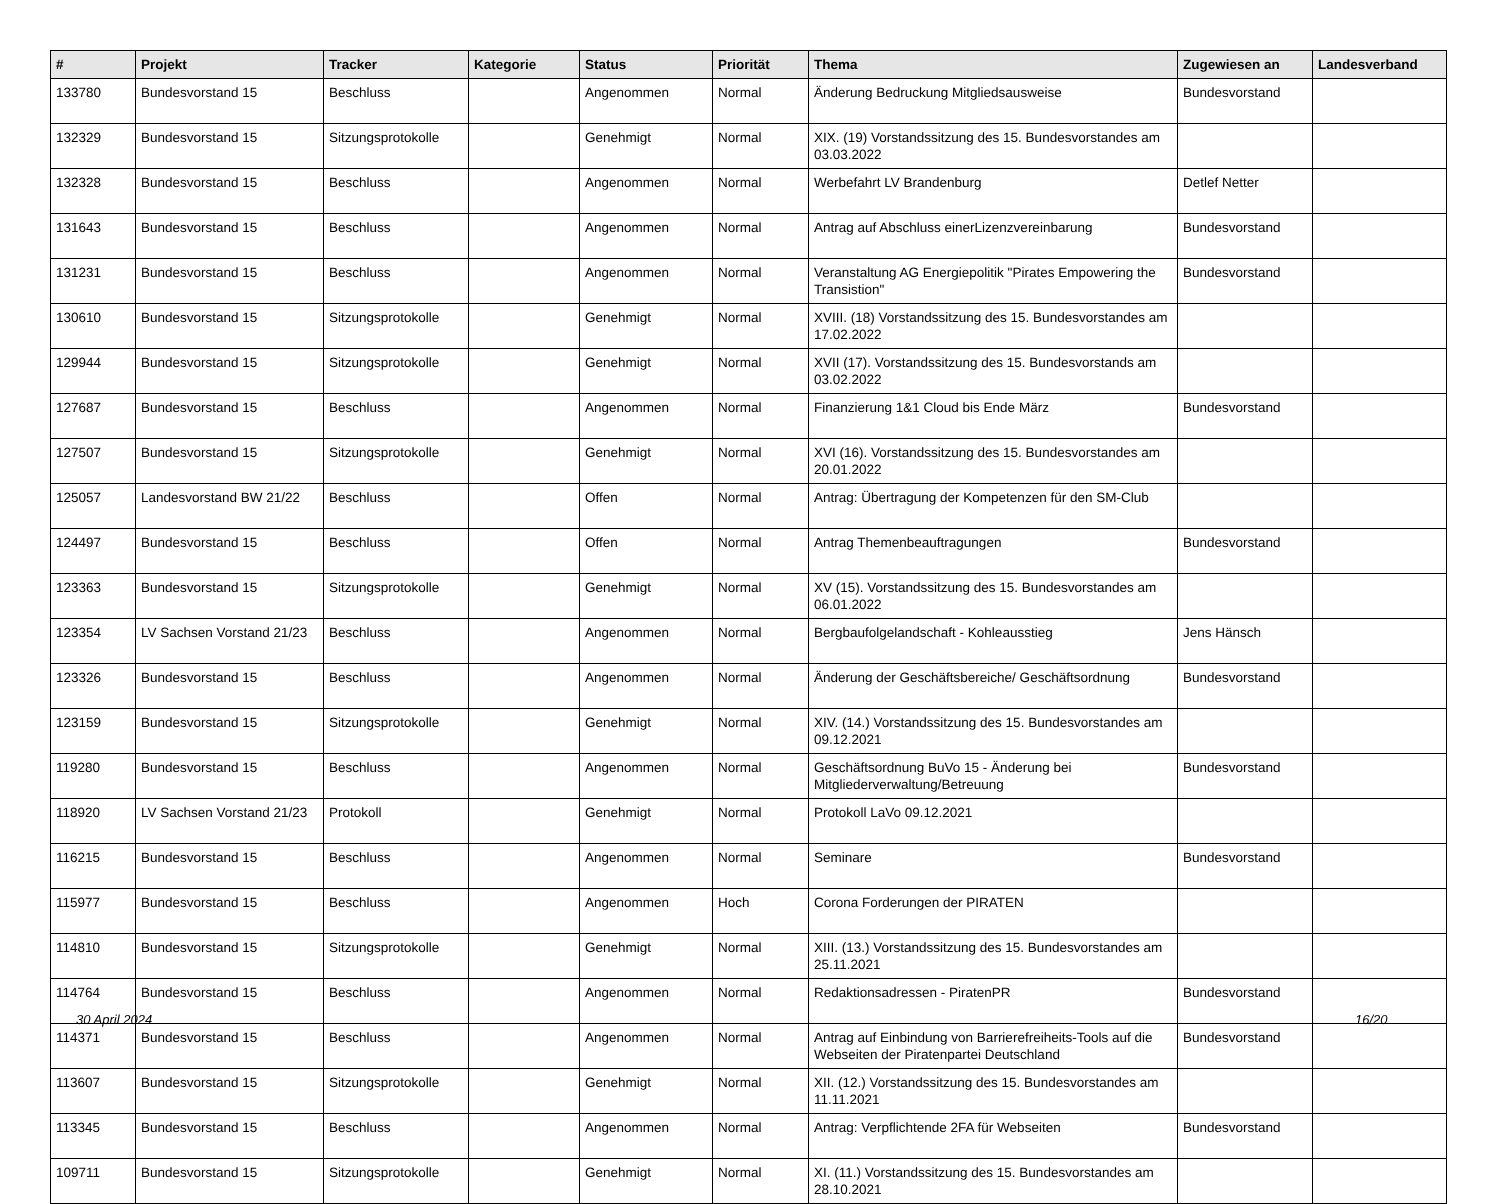| # | Projekt | Tracker | Kategorie | Status | Priorität | Thema | Zugewiesen an | Landesverband |
| --- | --- | --- | --- | --- | --- | --- | --- | --- |
| 133780 | Bundesvorstand 15 | Beschluss | | Angenommen | Normal | Änderung Bedruckung Mitgliedsausweise | Bundesvorstand | |
| 132329 | Bundesvorstand 15 | Sitzungsprotokolle | | Genehmigt | Normal | XIX. (19) Vorstandssitzung des 15. Bundesvorstandes am 03.03.2022 | | |
| 132328 | Bundesvorstand 15 | Beschluss | | Angenommen | Normal | Werbefahrt LV Brandenburg | Detlef Netter | |
| 131643 | Bundesvorstand 15 | Beschluss | | Angenommen | Normal | Antrag auf Abschluss einerLizenzvereinbarung | Bundesvorstand | |
| 131231 | Bundesvorstand 15 | Beschluss | | Angenommen | Normal | Veranstaltung AG Energiepolitik "Pirates Empowering the Transistion" | Bundesvorstand | |
| 130610 | Bundesvorstand 15 | Sitzungsprotokolle | | Genehmigt | Normal | XVIII. (18) Vorstandssitzung des 15. Bundesvorstandes am 17.02.2022 | | |
| 129944 | Bundesvorstand 15 | Sitzungsprotokolle | | Genehmigt | Normal | XVII (17). Vorstandssitzung des 15. Bundesvorstands am 03.02.2022 | | |
| 127687 | Bundesvorstand 15 | Beschluss | | Angenommen | Normal | Finanzierung 1&1 Cloud bis Ende März | Bundesvorstand | |
| 127507 | Bundesvorstand 15 | Sitzungsprotokolle | | Genehmigt | Normal | XVI (16). Vorstandssitzung des 15. Bundesvorstandes am 20.01.2022 | | |
| 125057 | Landesvorstand BW 21/22 | Beschluss | | Offen | Normal | Antrag: Übertragung der Kompetenzen für den SM-Club | | |
| 124497 | Bundesvorstand 15 | Beschluss | | Offen | Normal | Antrag Themenbeauftragungen | Bundesvorstand | |
| 123363 | Bundesvorstand 15 | Sitzungsprotokolle | | Genehmigt | Normal | XV (15). Vorstandssitzung des 15. Bundesvorstandes am 06.01.2022 | | |
| 123354 | LV Sachsen Vorstand 21/23 | Beschluss | | Angenommen | Normal | Bergbaufolgelandschaft - Kohleausstieg | Jens Hänsch | |
| 123326 | Bundesvorstand 15 | Beschluss | | Angenommen | Normal | Änderung der Geschäftsbereiche/ Geschäftsordnung | Bundesvorstand | |
| 123159 | Bundesvorstand 15 | Sitzungsprotokolle | | Genehmigt | Normal | XIV. (14.) Vorstandssitzung des 15. Bundesvorstandes am 09.12.2021 | | |
| 119280 | Bundesvorstand 15 | Beschluss | | Angenommen | Normal | Geschäftsordnung BuVo 15 - Änderung bei Mitgliederverwaltung/Betreuung | Bundesvorstand | |
| 118920 | LV Sachsen Vorstand 21/23 | Protokoll | | Genehmigt | Normal | Protokoll LaVo 09.12.2021 | | |
| 116215 | Bundesvorstand 15 | Beschluss | | Angenommen | Normal | Seminare | Bundesvorstand | |
| 115977 | Bundesvorstand 15 | Beschluss | | Angenommen | Hoch | Corona Forderungen der PIRATEN | | |
| 114810 | Bundesvorstand 15 | Sitzungsprotokolle | | Genehmigt | Normal | XIII. (13.) Vorstandssitzung des 15. Bundesvorstandes am 25.11.2021 | | |
| 114764 | Bundesvorstand 15 | Beschluss | | Angenommen | Normal | Redaktionsadressen - PiratenPR | Bundesvorstand | |
| 114371 | Bundesvorstand 15 | Beschluss | | Angenommen | Normal | Antrag auf Einbindung von Barrierefreiheits-Tools auf die Webseiten der Piratenpartei Deutschland | Bundesvorstand | |
| 113607 | Bundesvorstand 15 | Sitzungsprotokolle | | Genehmigt | Normal | XII. (12.) Vorstandssitzung des 15. Bundesvorstandes am 11.11.2021 | | |
| 113345 | Bundesvorstand 15 | Beschluss | | Angenommen | Normal | Antrag: Verpflichtende 2FA für Webseiten | Bundesvorstand | |
| 109711 | Bundesvorstand 15 | Sitzungsprotokolle | | Genehmigt | Normal | XI. (11.) Vorstandssitzung des 15. Bundesvorstandes am 28.10.2021 | | |
30 April 2024 16/20